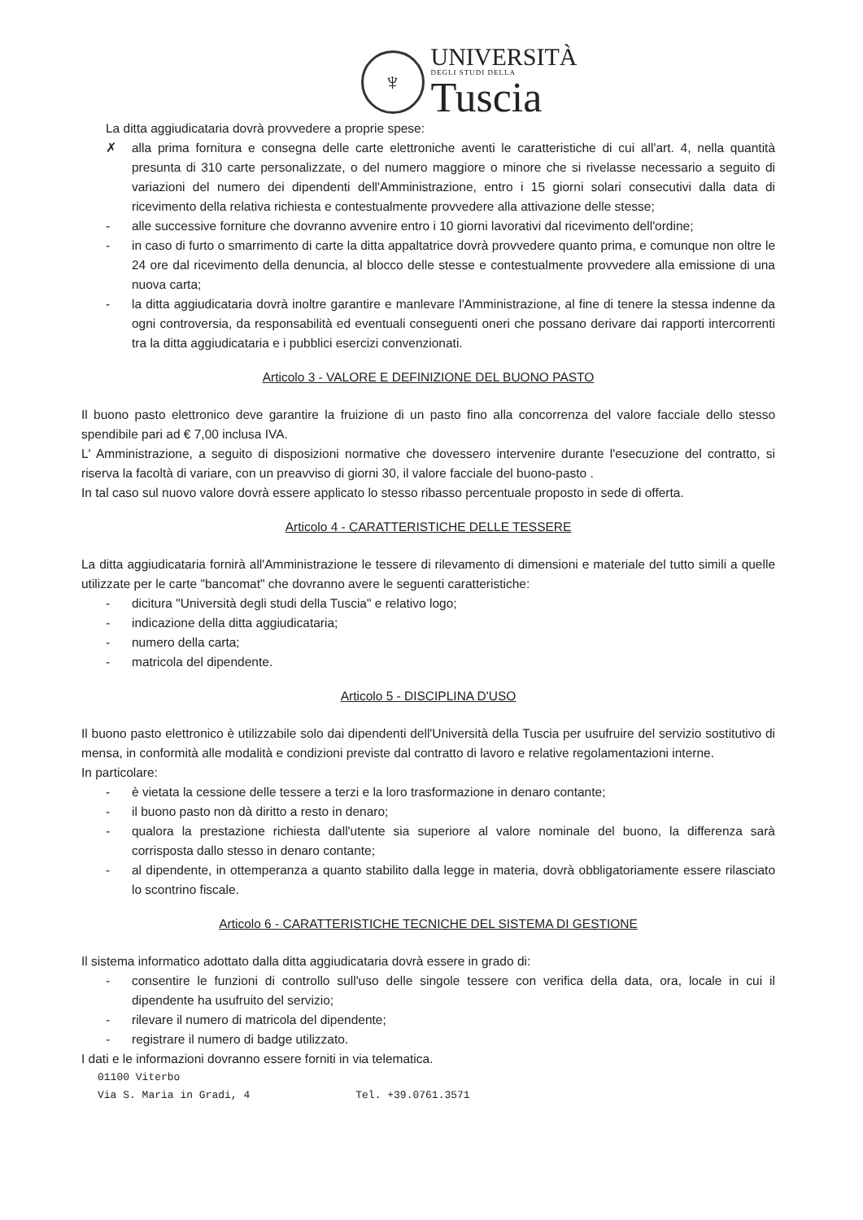♆
UNIVERSITÀ
DEGLI STUDI DELLA
Tuscia
La ditta aggiudicataria dovrà provvedere a proprie spese:
✗ alla prima fornitura e consegna delle carte elettroniche aventi le caratteristiche di cui all'art. 4, nella quantità presunta di 310 carte personalizzate, o del numero maggiore o minore che si rivelasse necessario a seguito di variazioni del numero dei dipendenti dell'Amministrazione, entro i 15 giorni solari consecutivi dalla data di ricevimento della relativa richiesta e contestualmente provvedere alla attivazione delle stesse;
- alle successive forniture che dovranno avvenire entro i 10 giorni lavorativi dal ricevimento dell'ordine;
- in caso di furto o smarrimento di carte la ditta appaltatrice dovrà provvedere quanto prima, e comunque non oltre le 24 ore dal ricevimento della denuncia, al blocco delle stesse e contestualmente provvedere alla emissione di una nuova carta;
- la ditta aggiudicataria dovrà inoltre garantire e manlevare l'Amministrazione, al fine di tenere la stessa indenne da ogni controversia, da responsabilità ed eventuali conseguenti oneri che possano derivare dai rapporti intercorrenti tra la ditta aggiudicataria e i pubblici esercizi convenzionati.
Articolo 3 - VALORE E DEFINIZIONE DEL BUONO PASTO
Il buono pasto elettronico deve garantire la fruizione di un pasto fino alla concorrenza del valore facciale dello stesso spendibile pari ad € 7,00 inclusa IVA.
L' Amministrazione, a seguito di disposizioni normative che dovessero intervenire durante l'esecuzione del contratto, si riserva la facoltà di variare, con un preavviso di giorni 30, il valore facciale del buono-pasto .
In tal caso sul nuovo valore dovrà essere applicato lo stesso ribasso percentuale proposto in sede di offerta.
Articolo 4 - CARATTERISTICHE DELLE TESSERE
La ditta aggiudicataria fornirà all'Amministrazione le tessere di rilevamento di dimensioni e materiale del tutto simili a quelle utilizzate per le carte "bancomat" che dovranno avere le seguenti caratteristiche:
- dicitura "Università degli studi della Tuscia" e relativo logo;
- indicazione della ditta aggiudicataria;
- numero della carta;
- matricola del dipendente.
Articolo 5 - DISCIPLINA D'USO
Il buono pasto elettronico è utilizzabile solo dai dipendenti dell'Università della Tuscia per usufruire del servizio sostitutivo di mensa, in conformità alle modalità e condizioni previste dal contratto di lavoro e relative regolamentazioni interne.
In particolare:
- è vietata la cessione delle tessere a terzi e la loro trasformazione in denaro contante;
- il buono pasto non dà diritto a resto in denaro;
- qualora la prestazione richiesta dall'utente sia superiore al valore nominale del buono, la differenza sarà corrisposta dallo stesso in denaro contante;
- al dipendente, in ottemperanza a quanto stabilito dalla legge in materia, dovrà obbligatoriamente essere rilasciato lo scontrino fiscale.
Articolo 6 - CARATTERISTICHE TECNICHE DEL SISTEMA DI GESTIONE
Il sistema informatico adottato dalla ditta aggiudicataria dovrà essere in grado di:
- consentire le funzioni di controllo sull'uso delle singole tessere con verifica della data, ora, locale in cui il dipendente ha usufruito del servizio;
- rilevare il numero di matricola del dipendente;
- registrare il numero di badge utilizzato.
I dati e le informazioni dovranno essere forniti in via telematica.
01100 Viterbo
Via S. Maria in Gradi, 4 Tel. +39.0761.3571